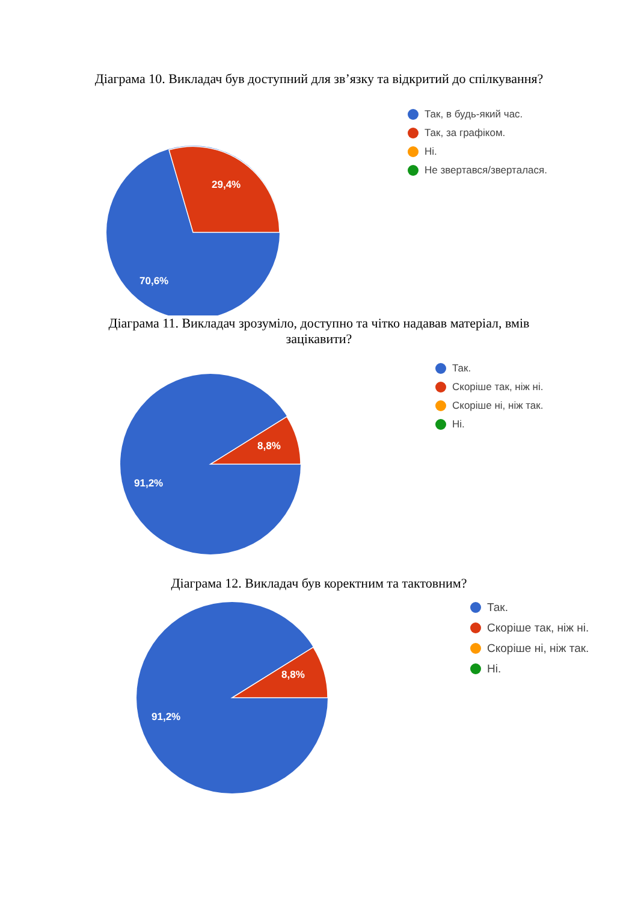Діаграма 10. Викладач був доступний для зв’язку та відкритий до спілкування?
29,4%
70,6%
Так, в будь-який час.
Так, за графіком.
Ні.
Не звертався/зверталася.
Діаграма 11. Викладач зрозуміло, доступно та чітко надавав матеріал, вмів
зацікавити?
8,8%
91,2%
Так.
Скоріше так, ніж ні.
Скоріше ні, ніж так.
Ні.
Діаграма 12. Викладач був коректним та тактовним?
8,8%
91,2%
Так.
Скоріше так, ніж ні.
Скоріше ні, ніж так.
Ні.